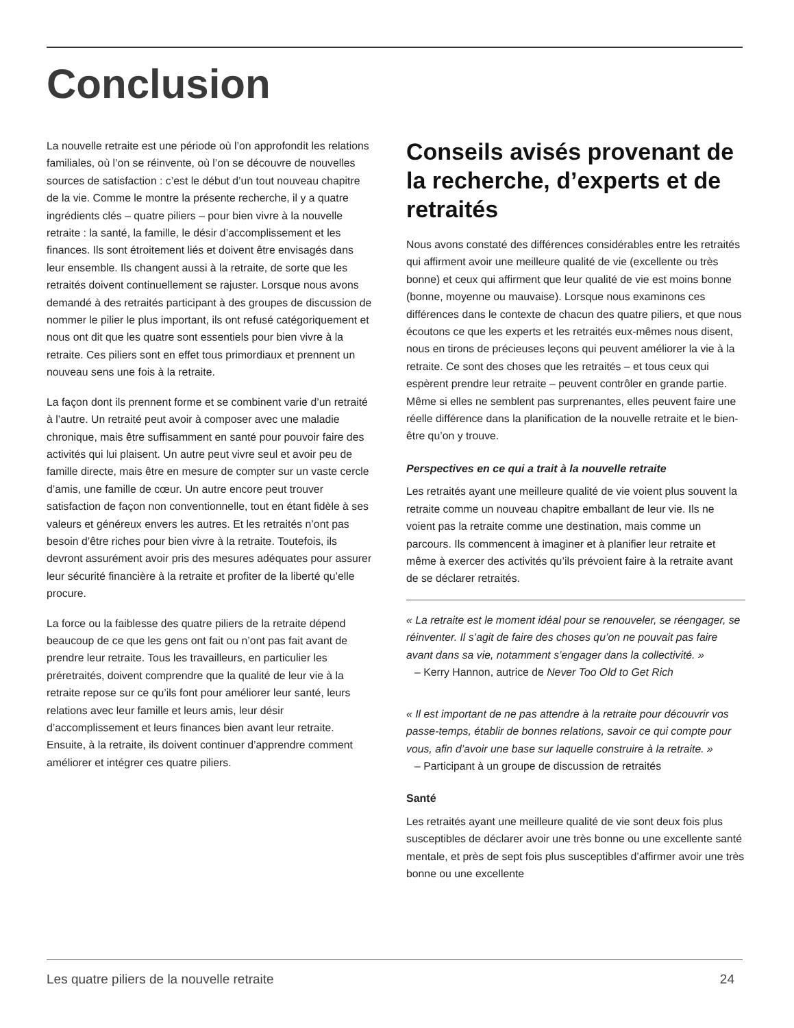Conclusion
La nouvelle retraite est une période où l’on approfondit les relations familiales, où l’on se réinvente, où l’on se découvre de nouvelles sources de satisfaction : c’est le début d’un tout nouveau chapitre de la vie. Comme le montre la présente recherche, il y a quatre ingrédients clés – quatre piliers – pour bien vivre à la nouvelle retraite : la santé, la famille, le désir d’accomplissement et les finances. Ils sont étroitement liés et doivent être envisagés dans leur ensemble. Ils changent aussi à la retraite, de sorte que les retraités doivent continuellement se rajuster. Lorsque nous avons demandé à des retraités participant à des groupes de discussion de nommer le pilier le plus important, ils ont refusé catégoriquement et nous ont dit que les quatre sont essentiels pour bien vivre à la retraite. Ces piliers sont en effet tous primordiaux et prennent un nouveau sens une fois à la retraite.
La façon dont ils prennent forme et se combinent varie d’un retraité à l’autre. Un retraité peut avoir à composer avec une maladie chronique, mais être suffisamment en santé pour pouvoir faire des activités qui lui plaisent. Un autre peut vivre seul et avoir peu de famille directe, mais être en mesure de compter sur un vaste cercle d’amis, une famille de cœur. Un autre encore peut trouver satisfaction de façon non conventionnelle, tout en étant fidèle à ses valeurs et généreux envers les autres. Et les retraités n’ont pas besoin d’être riches pour bien vivre à la retraite. Toutefois, ils devront assurément avoir pris des mesures adéquates pour assurer leur sécurité financière à la retraite et profiter de la liberté qu’elle procure.
La force ou la faiblesse des quatre piliers de la retraite dépend beaucoup de ce que les gens ont fait ou n’ont pas fait avant de prendre leur retraite. Tous les travailleurs, en particulier les préretraités, doivent comprendre que la qualité de leur vie à la retraite repose sur ce qu’ils font pour améliorer leur santé, leurs relations avec leur famille et leurs amis, leur désir d’accomplissement et leurs finances bien avant leur retraite. Ensuite, à la retraite, ils doivent continuer d’apprendre comment améliorer et intégrer ces quatre piliers.
Conseils avisés provenant de la recherche, d’experts et de retraités
Nous avons constaté des différences considérables entre les retraités qui affirment avoir une meilleure qualité de vie (excellente ou très bonne) et ceux qui affirment que leur qualité de vie est moins bonne (bonne, moyenne ou mauvaise). Lorsque nous examinons ces différences dans le contexte de chacun des quatre piliers, et que nous écoutons ce que les experts et les retraités eux-mêmes nous disent, nous en tirons de précieuses leçons qui peuvent améliorer la vie à la retraite. Ce sont des choses que les retraités – et tous ceux qui espèrent prendre leur retraite – peuvent contrôler en grande partie. Même si elles ne semblent pas surprenantes, elles peuvent faire une réelle différence dans la planification de la nouvelle retraite et le bien-être qu’on y trouve.
Perspectives en ce qui a trait à la nouvelle retraite
Les retraités ayant une meilleure qualité de vie voient plus souvent la retraite comme un nouveau chapitre emballant de leur vie. Ils ne voient pas la retraite comme une destination, mais comme un parcours. Ils commencent à imaginer et à planifier leur retraite et même à exercer des activités qu’ils prévoient faire à la retraite avant de se déclarer retraités.
« La retraite est le moment idéal pour se renouveler, se réengager, se réinventer. Il s’agit de faire des choses qu’on ne pouvait pas faire avant dans sa vie, notamment s’engager dans la collectivité. »
– Kerry Hannon, autrice de Never Too Old to Get Rich
« Il est important de ne pas attendre à la retraite pour découvrir vos passe-temps, établir de bonnes relations, savoir ce qui compte pour vous, afin d’avoir une base sur laquelle construire à la retraite. »
– Participant à un groupe de discussion de retraités
Santé
Les retraités ayant une meilleure qualité de vie sont deux fois plus susceptibles de déclarer avoir une très bonne ou une excellente santé mentale, et près de sept fois plus susceptibles d’affirmer avoir une très bonne ou une excellente
Les quatre piliers de la nouvelle retraite 24